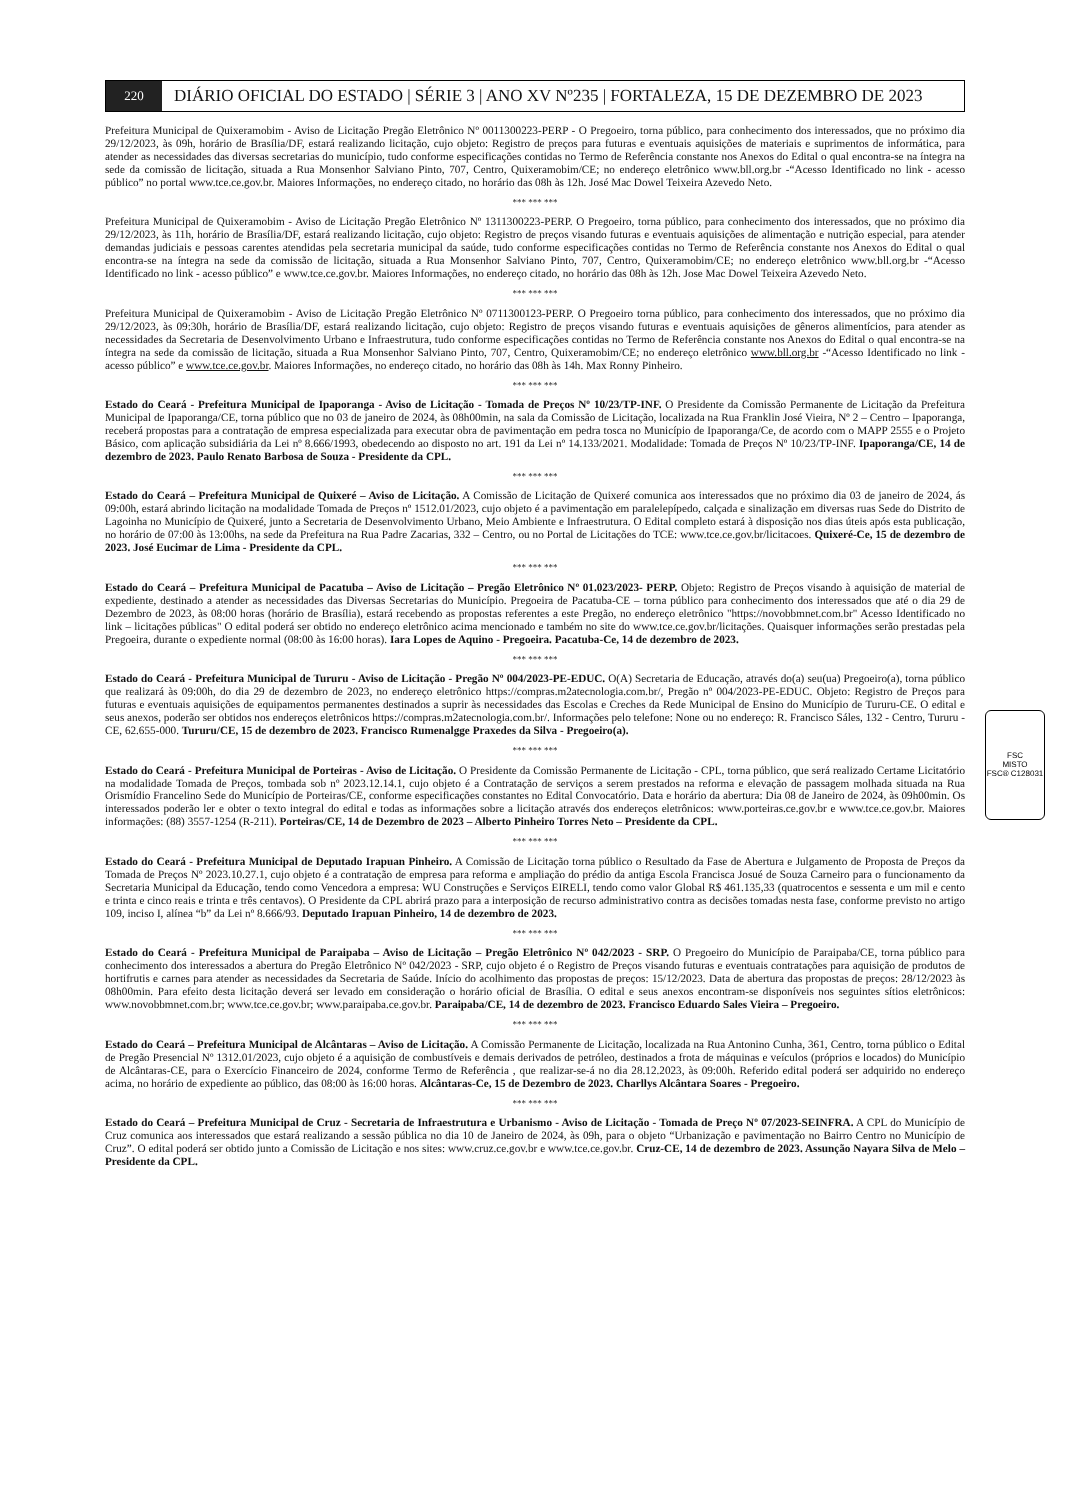FSC
MISTO
FSC® C128031
220
DIÁRIO OFICIAL DO ESTADO | SÉRIE 3 | ANO XV Nº235 | FORTALEZA, 15 DE DEZEMBRO DE 2023
Prefeitura Municipal de Quixeramobim - Aviso de Licitação Pregão Eletrônico Nº 0011300223-PERP - O Pregoeiro, torna público, para conhecimento dos interessados, que no próximo dia 29/12/2023, às 09h, horário de Brasília/DF, estará realizando licitação, cujo objeto: Registro de preços para futuras e eventuais aquisições de materiais e suprimentos de informática, para atender as necessidades das diversas secretarias do município, tudo conforme especificações contidas no Termo de Referência constante nos Anexos do Edital o qual encontra-se na íntegra na sede da comissão de licitação, situada a Rua Monsenhor Salviano Pinto, 707, Centro, Quixeramobim/CE; no endereço eletrônico www.bll.org.br -“Acesso Identificado no link - acesso público” no portal www.tce.ce.gov.br. Maiores Informações, no endereço citado, no horário das 08h às 12h. José Mac Dowel Teixeira Azevedo Neto.
*** *** ***
Prefeitura Municipal de Quixeramobim - Aviso de Licitação Pregão Eletrônico Nº 1311300223-PERP. O Pregoeiro, torna público, para conhecimento dos interessados, que no próximo dia 29/12/2023, às 11h, horário de Brasília/DF, estará realizando licitação, cujo objeto: Registro de preços visando futuras e eventuais aquisições de alimentação e nutrição especial, para atender demandas judiciais e pessoas carentes atendidas pela secretaria municipal da saúde, tudo conforme especificações contidas no Termo de Referência constante nos Anexos do Edital o qual encontra-se na íntegra na sede da comissão de licitação, situada a Rua Monsenhor Salviano Pinto, 707, Centro, Quixeramobim/CE; no endereço eletrônico www.bll.org.br -“Acesso Identificado no link - acesso público” e www.tce.ce.gov.br. Maiores Informações, no endereço citado, no horário das 08h às 12h. Jose Mac Dowel Teixeira Azevedo Neto.
*** *** ***
Prefeitura Municipal de Quixeramobim - Aviso de Licitação Pregão Eletrônico Nº 0711300123-PERP. O Pregoeiro torna público, para conhecimento dos interessados, que no próximo dia 29/12/2023, às 09:30h, horário de Brasília/DF, estará realizando licitação, cujo objeto: Registro de preços visando futuras e eventuais aquisições de gêneros alimentícios, para atender as necessidades da Secretaria de Desenvolvimento Urbano e Infraestrutura, tudo conforme especificações contidas no Termo de Referência constante nos Anexos do Edital o qual encontra-se na íntegra na sede da comissão de licitação, situada a Rua Monsenhor Salviano Pinto, 707, Centro, Quixeramobim/CE; no endereço eletrônico www.bll.org.br -“Acesso Identificado no link - acesso público” e www.tce.ce.gov.br. Maiores Informações, no endereço citado, no horário das 08h às 14h. Max Ronny Pinheiro.
*** *** ***
Estado do Ceará - Prefeitura Municipal de Ipaporanga - Aviso de Licitação - Tomada de Preços Nº 10/23/TP-INF. O Presidente da Comissão Permanente de Licitação da Prefeitura Municipal de Ipaporanga/CE, torna público que no 03 de janeiro de 2024, às 08h00min, na sala da Comissão de Licitação, localizada na Rua Franklin José Vieira, Nº 2 – Centro – Ipaporanga, receberá propostas para a contratação de empresa especializada para executar obra de pavimentação em pedra tosca no Município de Ipaporanga/Ce, de acordo com o MAPP 2555 e o Projeto Básico, com aplicação subsidiária da Lei nº 8.666/1993, obedecendo ao disposto no art. 191 da Lei nº 14.133/2021. Modalidade: Tomada de Preços Nº 10/23/TP-INF. Ipaporanga/CE, 14 de dezembro de 2023. Paulo Renato Barbosa de Souza - Presidente da CPL.
*** *** ***
Estado do Ceará – Prefeitura Municipal de Quixeré – Aviso de Licitação. A Comissão de Licitação de Quixeré comunica aos interessados que no próximo dia 03 de janeiro de 2024, ás 09:00h, estará abrindo licitação na modalidade Tomada de Preços nº 1512.01/2023, cujo objeto é a pavimentação em paralelepípedo, calçada e sinalização em diversas ruas Sede do Distrito de Lagoinha no Município de Quixeré, junto a Secretaria de Desenvolvimento Urbano, Meio Ambiente e Infraestrutura. O Edital completo estará à disposição nos dias úteis após esta publicação, no horário de 07:00 às 13:00hs, na sede da Prefeitura na Rua Padre Zacarias, 332 – Centro, ou no Portal de Licitações do TCE: www.tce.ce.gov.br/licitacoes. Quixeré-Ce, 15 de dezembro de 2023. José Eucimar de Lima - Presidente da CPL.
*** *** ***
Estado do Ceará – Prefeitura Municipal de Pacatuba – Aviso de Licitação – Pregão Eletrônico Nº 01.023/2023- PERP. Objeto: Registro de Preços visando à aquisição de material de expediente, destinado a atender as necessidades das Diversas Secretarias do Município. Pregoeira de Pacatuba-CE – torna público para conhecimento dos interessados que até o dia 29 de Dezembro de 2023, às 08:00 horas (horário de Brasília), estará recebendo as propostas referentes a este Pregão, no endereço eletrônico "https://novobbmnet.com.br" Acesso Identificado no link – licitações públicas" O edital poderá ser obtido no endereço eletrônico acima mencionado e também no site do www.tce.ce.gov.br/licitações. Quaisquer informações serão prestadas pela Pregoeira, durante o expediente normal (08:00 às 16:00 horas). Iara Lopes de Aquino - Pregoeira. Pacatuba-Ce, 14 de dezembro de 2023.
*** *** ***
Estado do Ceará - Prefeitura Municipal de Tururu - Aviso de Licitação - Pregão Nº 004/2023-PE-EDUC. O(A) Secretaria de Educação, através do(a) seu(ua) Pregoeiro(a), torna público que realizará às 09:00h, do dia 29 de dezembro de 2023, no endereço eletrônico https://compras.m2atecnologia.com.br/, Pregão nº 004/2023-PE-EDUC. Objeto: Registro de Preços para futuras e eventuais aquisições de equipamentos permanentes destinados a suprir às necessidades das Escolas e Creches da Rede Municipal de Ensino do Município de Tururu-CE. O edital e seus anexos, poderão ser obtidos nos endereços eletrônicos https://compras.m2atecnologia.com.br/. Informações pelo telefone: None ou no endereço: R. Francisco Sáles, 132 - Centro, Tururu - CE, 62.655-000. Tururu/CE, 15 de dezembro de 2023. Francisco Rumenalgge Praxedes da Silva - Pregoeiro(a).
*** *** ***
Estado do Ceará - Prefeitura Municipal de Porteiras - Aviso de Licitação. O Presidente da Comissão Permanente de Licitação - CPL, torna público, que será realizado Certame Licitatório na modalidade Tomada de Preços, tombada sob nº 2023.12.14.1, cujo objeto é a Contratação de serviços a serem prestados na reforma e elevação de passagem molhada situada na Rua Orismídio Francelino Sede do Município de Porteiras/CE, conforme especificações constantes no Edital Convocatório. Data e horário da abertura: Dia 08 de Janeiro de 2024, às 09h00min. Os interessados poderão ler e obter o texto integral do edital e todas as informações sobre a licitação através dos endereços eletrônicos: www.porteiras.ce.gov.br e www.tce.ce.gov.br. Maiores informações: (88) 3557-1254 (R-211). Porteiras/CE, 14 de Dezembro de 2023 – Alberto Pinheiro Torres Neto – Presidente da CPL.
*** *** ***
Estado do Ceará - Prefeitura Municipal de Deputado Irapuan Pinheiro. A Comissão de Licitação torna público o Resultado da Fase de Abertura e Julgamento de Proposta de Preços da Tomada de Preços Nº 2023.10.27.1, cujo objeto é a contratação de empresa para reforma e ampliação do prédio da antiga Escola Francisca Josué de Souza Carneiro para o funcionamento da Secretaria Municipal da Educação, tendo como Vencedora a empresa: WU Construções e Serviços EIRELI, tendo como valor Global R$ 461.135,33 (quatrocentos e sessenta e um mil e cento e trinta e cinco reais e trinta e três centavos). O Presidente da CPL abrirá prazo para a interposição de recurso administrativo contra as decisões tomadas nesta fase, conforme previsto no artigo 109, inciso I, alínea “b” da Lei nº 8.666/93. Deputado Irapuan Pinheiro, 14 de dezembro de 2023.
*** *** ***
Estado do Ceará - Prefeitura Municipal de Paraipaba – Aviso de Licitação – Pregão Eletrônico Nº 042/2023 - SRP. O Pregoeiro do Município de Paraipaba/CE, torna público para conhecimento dos interessados a abertura do Pregão Eletrônico Nº 042/2023 - SRP, cujo objeto é o Registro de Preços visando futuras e eventuais contratações para aquisição de produtos de hortifrutis e carnes para atender as necessidades da Secretaria de Saúde. Início do acolhimento das propostas de preços: 15/12/2023. Data de abertura das propostas de preços: 28/12/2023 às 08h00min. Para efeito desta licitação deverá ser levado em consideração o horário oficial de Brasília. O edital e seus anexos encontram-se disponíveis nos seguintes sítios eletrônicos: www.novobbmnet.com.br; www.tce.ce.gov.br; www.paraipaba.ce.gov.br. Paraipaba/CE, 14 de dezembro de 2023. Francisco Eduardo Sales Vieira – Pregoeiro.
*** *** ***
Estado do Ceará – Prefeitura Municipal de Alcântaras – Aviso de Licitação. A Comissão Permanente de Licitação, localizada na Rua Antonino Cunha, 361, Centro, torna público o Edital de Pregão Presencial Nº 1312.01/2023, cujo objeto é a aquisição de combustíveis e demais derivados de petróleo, destinados a frota de máquinas e veículos (próprios e locados) do Município de Alcântaras-CE, para o Exercício Financeiro de 2024, conforme Termo de Referência , que realizar-se-á no dia 28.12.2023, às 09:00h. Referido edital poderá ser adquirido no endereço acima, no horário de expediente ao público, das 08:00 às 16:00 horas. Alcântaras-Ce, 15 de Dezembro de 2023. Charllys Alcântara Soares - Pregoeiro.
*** *** ***
Estado do Ceará – Prefeitura Municipal de Cruz - Secretaria de Infraestrutura e Urbanismo - Aviso de Licitação - Tomada de Preço Nº 07/2023-SEINFRA. A CPL do Município de Cruz comunica aos interessados que estará realizando a sessão pública no dia 10 de Janeiro de 2024, às 09h, para o objeto “Urbanização e pavimentação no Bairro Centro no Município de Cruz”. O edital poderá ser obtido junto a Comissão de Licitação e nos sites: www.cruz.ce.gov.br e www.tce.ce.gov.br. Cruz-CE, 14 de dezembro de 2023. Assunção Nayara Silva de Melo – Presidente da CPL.